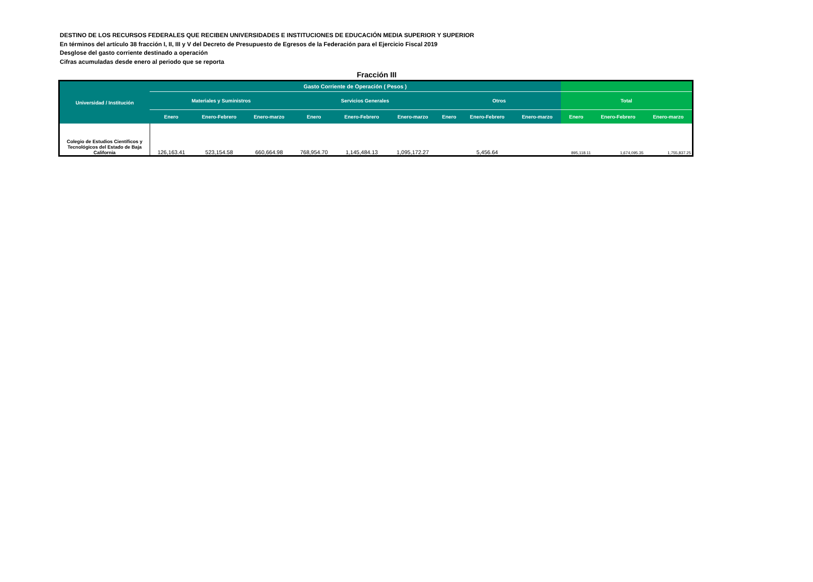DESTINO DE LOS RECURSOS FEDERALES QUE RECIBEN UNIVERSIDADES E INSTITUCIONES DE EDUCACIÓN MEDIA SUPERIOR Y SUPERIOR
En términos del artículo 38 fracción I, II, III y V del Decreto de Presupuesto de Egresos de la Federación para el Ejercicio Fiscal 2019
Desglose del gasto corriente destinado a operación
Cifras acumuladas desde enero al periodo que se reporta
Fracción III
| Universidad / Institución | Gasto Corriente de Operación ( Pesos ) | | | | | | | | | | | |
| --- | --- | --- | --- | --- | --- | --- | --- | --- | --- | --- | --- | --- |
| | Materiales y Suministros | | | Servicios Generales | | | Otros | | | Total | | |
| | Enero | Enero-Febrero | Enero-marzo | Enero | Enero-Febrero | Enero-marzo | Enero | Enero-Febrero | Enero-marzo | Enero | Enero-Febrero | Enero-marzo |
| Colegio de Estudios Científicos y Tecnológicos del Estado de Baja California | 126,163.41 | 523,154.58 | 660,664.98 | 768,954.70 | 1,145,484.13 | 1,095,172.27 | | 5,456.64 | | 895,118.11 | 1,674,095.35 | 1,755,837.25 |